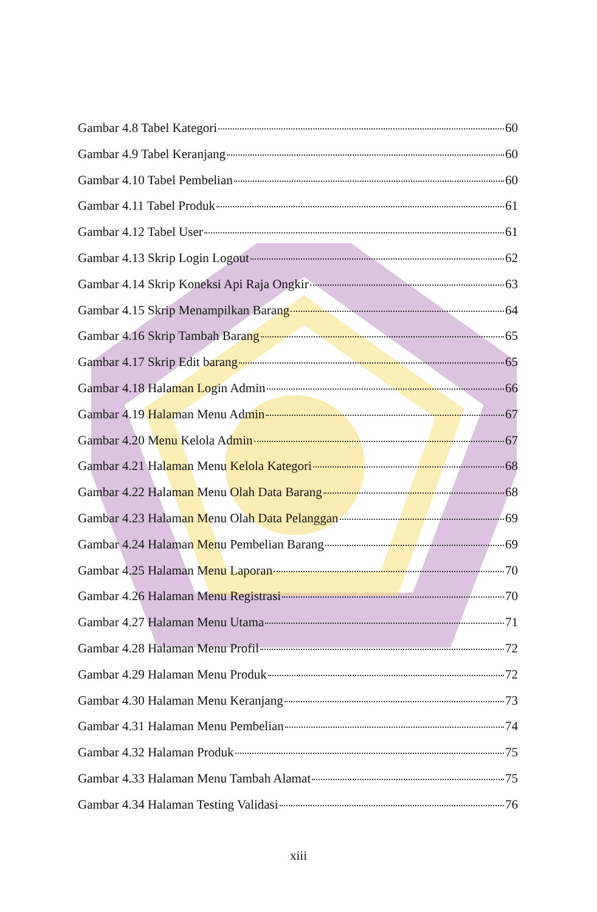Gambar 4.8 Tabel Kategori 60
Gambar 4.9 Tabel Keranjang 60
Gambar 4.10 Tabel Pembelian 60
Gambar 4.11 Tabel Produk 61
Gambar 4.12 Tabel User 61
Gambar 4.13 Skrip Login Logout 62
Gambar 4.14 Skrip Koneksi Api Raja Ongkir 63
Gambar 4.15 Skrip Menampilkan Barang 64
Gambar 4.16 Skrip Tambah Barang 65
Gambar 4.17 Skrip Edit barang 65
Gambar 4.18 Halaman Login Admin 66
Gambar 4.19 Halaman Menu Admin 67
Gambar 4.20 Menu Kelola Admin 67
Gambar 4.21 Halaman Menu Kelola Kategori 68
Gambar 4.22 Halaman Menu Olah Data Barang 68
Gambar 4.23 Halaman Menu Olah Data Pelanggan 69
Gambar 4.24 Halaman Menu Pembelian Barang 69
Gambar 4.25 Halaman Menu Laporan 70
Gambar 4.26 Halaman Menu Registrasi 70
Gambar 4.27 Halaman Menu Utama 71
Gambar 4.28 Halaman Menu Profil 72
Gambar 4.29 Halaman Menu Produk 72
Gambar 4.30 Halaman Menu Keranjang 73
Gambar 4.31 Halaman Menu Pembelian 74
Gambar 4.32 Halaman Produk 75
Gambar 4.33 Halaman Menu Tambah Alamat 75
Gambar 4.34 Halaman Testing Validasi 76
xiii